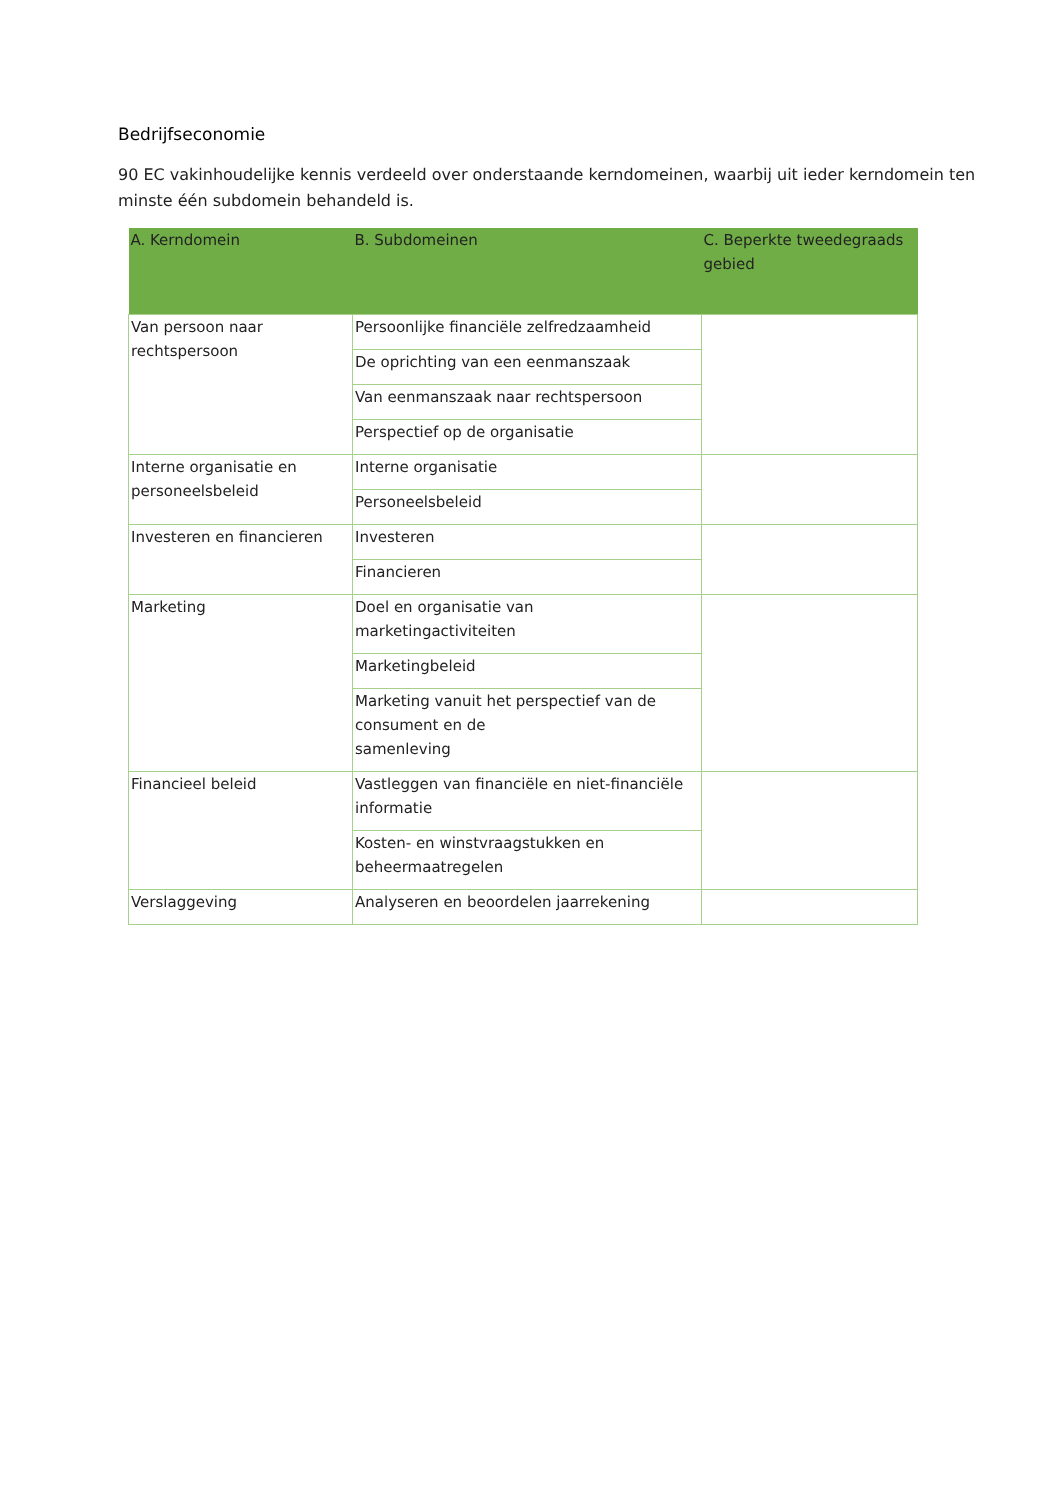Bedrijfseconomie
90 EC vakinhoudelijke kennis verdeeld over onderstaande kerndomeinen, waarbij uit ieder kerndomein ten minste één subdomein behandeld is.
| A. Kerndomein | B. Subdomeinen | C. Beperkte tweedegraads gebied |
| --- | --- | --- |
| Van persoon naar rechtspersoon | Persoonlijke financiële zelfredzaamheid | |
| | De oprichting van een eenmanszaak | |
| | Van eenmanszaak naar rechtspersoon | |
| | Perspectief op de organisatie | |
| Interne organisatie en personeelsbeleid | Interne organisatie | |
| | Personeelsbeleid | |
| Investeren en financieren | Investeren | |
| | Financieren | |
| Marketing | Doel en organisatie van marketingactiviteiten | |
| | Marketingbeleid | |
| | Marketing vanuit het perspectief van de consument en de samenleving | |
| Financieel beleid | Vastleggen van financiële en niet-financiële informatie | |
| | Kosten- en winstvraagstukken en beheermaatregelen | |
| Verslaggeving | Analyseren en beoordelen jaarrekening | |